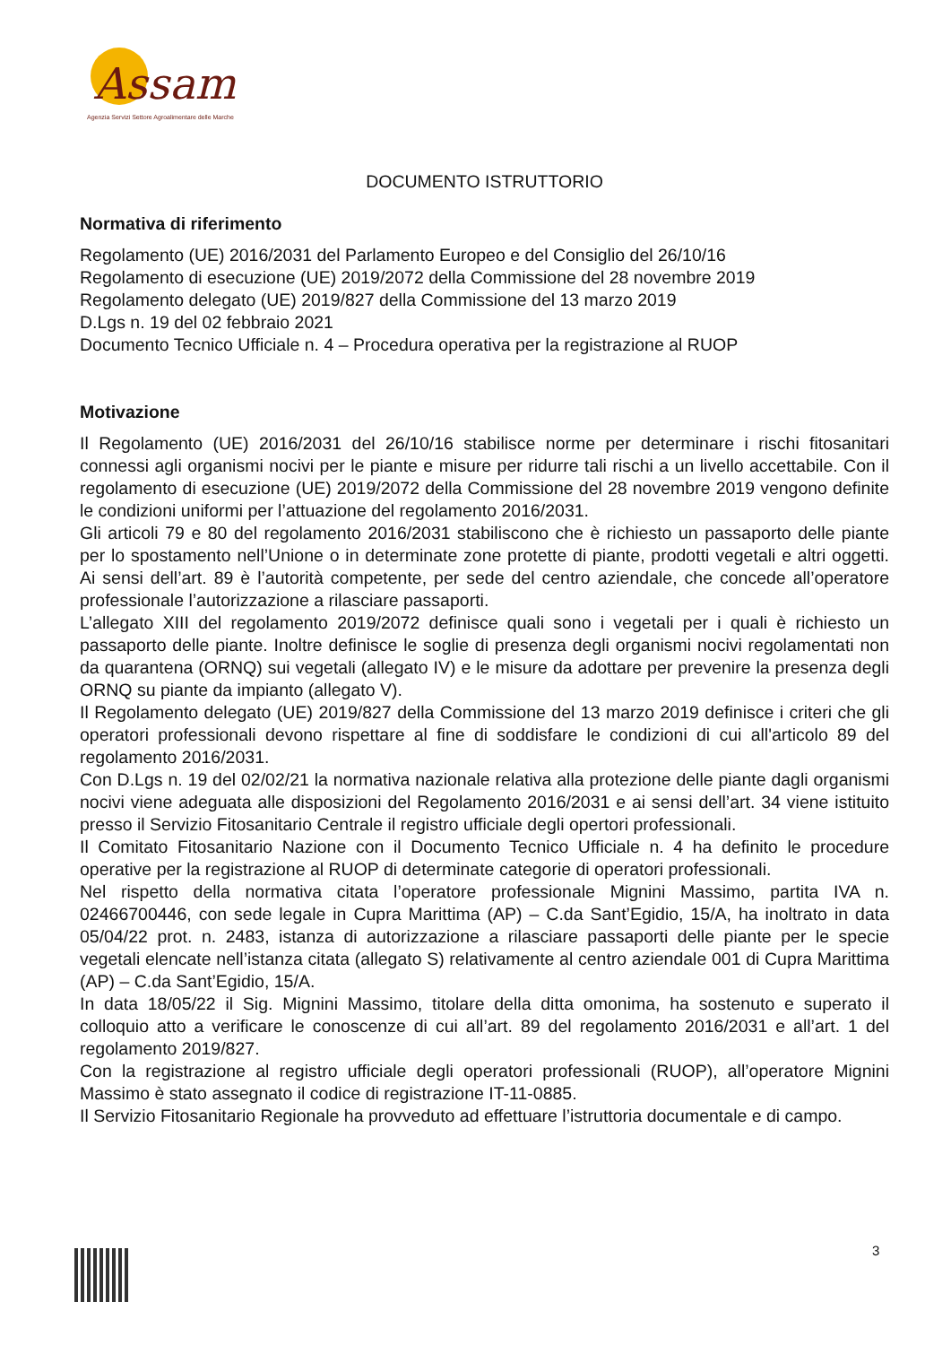Assam
Agenzia Servizi Settore Agroalimentare delle Marche
DOCUMENTO ISTRUTTORIO
Normativa di riferimento
Regolamento (UE) 2016/2031 del Parlamento Europeo e del Consiglio del 26/10/16
Regolamento di esecuzione (UE) 2019/2072 della Commissione del 28 novembre 2019
Regolamento delegato (UE) 2019/827 della Commissione del 13 marzo 2019
D.Lgs n. 19 del 02 febbraio 2021
Documento Tecnico Ufficiale n. 4 – Procedura operativa per la registrazione al RUOP
Motivazione
Il Regolamento (UE) 2016/2031 del 26/10/16 stabilisce norme per determinare i rischi fitosanitari connessi agli organismi nocivi per le piante e misure per ridurre tali rischi a un livello accettabile. Con il regolamento di esecuzione (UE) 2019/2072 della Commissione del 28 novembre 2019 vengono definite le condizioni uniformi per l’attuazione del regolamento 2016/2031.
Gli articoli 79 e 80 del regolamento 2016/2031 stabiliscono che è richiesto un passaporto delle piante per lo spostamento nell’Unione o in determinate zone protette di piante, prodotti vegetali e altri oggetti. Ai sensi dell’art. 89 è l’autorità competente, per sede del centro aziendale, che concede all’operatore professionale l’autorizzazione a rilasciare passaporti.
L’allegato XIII del regolamento 2019/2072 definisce quali sono i vegetali per i quali è richiesto un passaporto delle piante. Inoltre definisce le soglie di presenza degli organismi nocivi regolamentati non da quarantena (ORNQ) sui vegetali (allegato IV) e le misure da adottare per prevenire la presenza degli ORNQ su piante da impianto (allegato V).
Il Regolamento delegato (UE) 2019/827 della Commissione del 13 marzo 2019 definisce i criteri che gli operatori professionali devono rispettare al fine di soddisfare le condizioni di cui all'articolo 89 del regolamento 2016/2031.
Con D.Lgs n. 19 del 02/02/21 la normativa nazionale relativa alla protezione delle piante dagli organismi nocivi viene adeguata alle disposizioni del Regolamento 2016/2031 e ai sensi dell’art. 34 viene istituito presso il Servizio Fitosanitario Centrale il registro ufficiale degli opertori professionali.
Il Comitato Fitosanitario Nazione con il Documento Tecnico Ufficiale n. 4 ha definito le procedure operative per la registrazione al RUOP di determinate categorie di operatori professionali.
Nel rispetto della normativa citata l’operatore professionale Mignini Massimo, partita IVA n. 02466700446, con sede legale in Cupra Marittima (AP) – C.da Sant’Egidio, 15/A, ha inoltrato in data 05/04/22 prot. n. 2483, istanza di autorizzazione a rilasciare passaporti delle piante per le specie vegetali elencate nell’istanza citata (allegato S) relativamente al centro aziendale 001 di Cupra Marittima (AP) – C.da Sant’Egidio, 15/A.
In data 18/05/22 il Sig. Mignini Massimo, titolare della ditta omonima, ha sostenuto e superato il colloquio atto a verificare le conoscenze di cui all’art. 89 del regolamento 2016/2031 e all’art. 1 del regolamento 2019/827.
Con la registrazione al registro ufficiale degli operatori professionali (RUOP), all’operatore Mignini Massimo è stato assegnato il codice di registrazione IT-11-0885.
Il Servizio Fitosanitario Regionale ha provveduto ad effettuare l’istruttoria documentale e di campo.
3